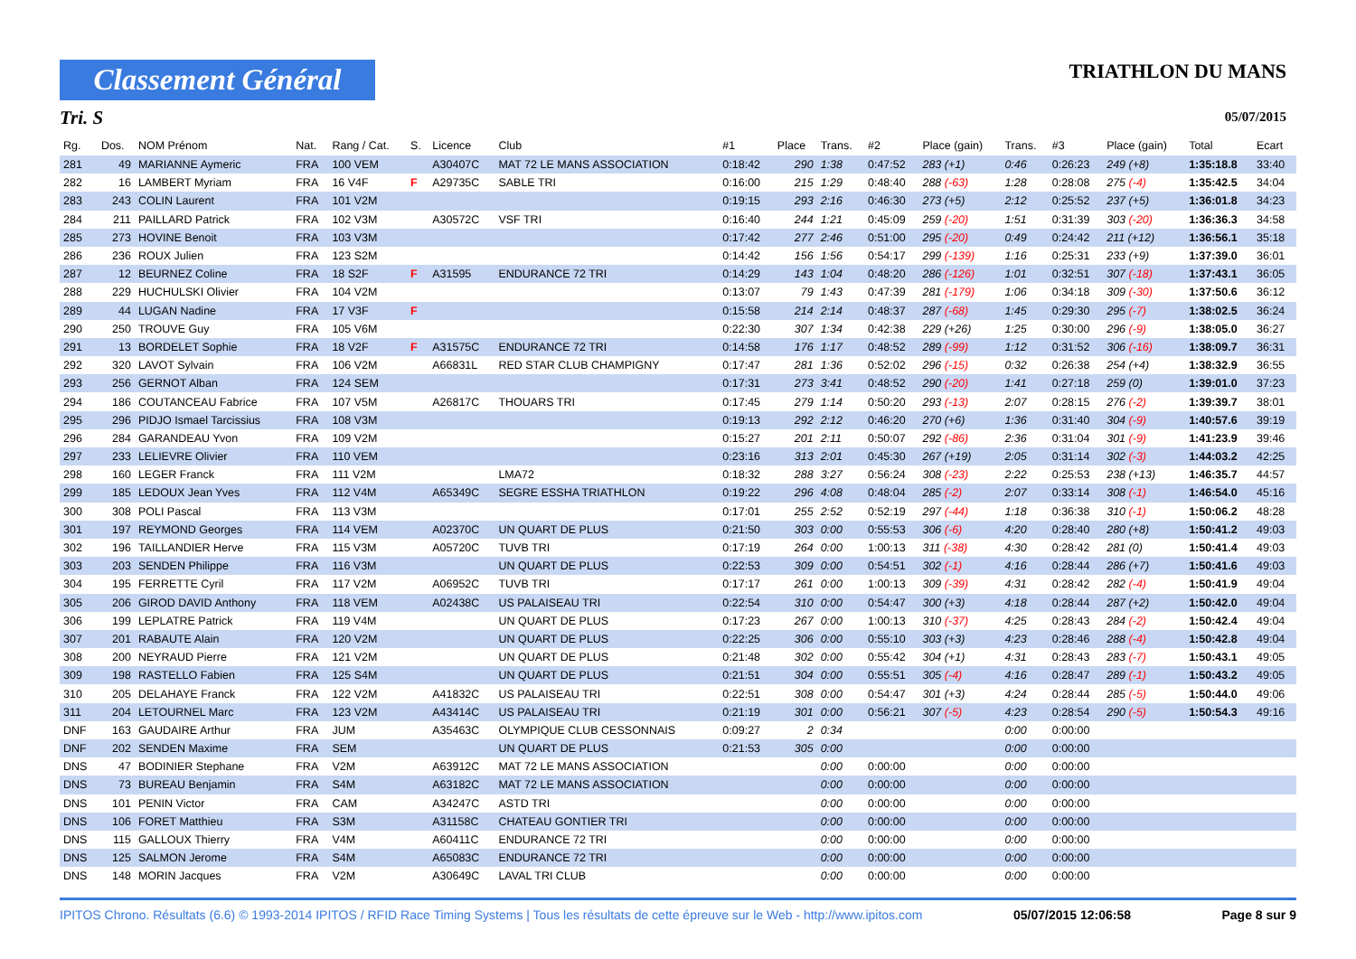Classement Général
TRIATHLON DU MANS
Tri. S 05/07/2015
| Rg. | Dos. | NOM Prénom | Nat. | Rang / Cat. | S. | Licence | Club | #1 | Place | Trans. | #2 | Place (gain) | Trans. | #3 | Place (gain) | Total | Ecart |
| --- | --- | --- | --- | --- | --- | --- | --- | --- | --- | --- | --- | --- | --- | --- | --- | --- | --- |
| 281 | 49 | MARIANNE Aymeric | FRA | 100 VEM | | A30407C | MAT 72 LE MANS ASSOCIATION | 0:18:42 | 290 | 1:38 | 0:47:52 | 283 (+1) | 0:46 | 0:26:23 | 249 (+8) | 1:35:18.8 | 33:40 |
| 282 | 16 | LAMBERT Myriam | FRA | 16 V4F | F | A29735C | SABLE TRI | 0:16:00 | 215 | 1:29 | 0:48:40 | 288 (-63) | 1:28 | 0:28:08 | 275 (-4) | 1:35:42.5 | 34:04 |
| 283 | 243 | COLIN Laurent | FRA | 101 V2M | | | | 0:19:15 | 293 | 2:16 | 0:46:30 | 273 (+5) | 2:12 | 0:25:52 | 237 (+5) | 1:36:01.8 | 34:23 |
| 284 | 211 | PAILLARD Patrick | FRA | 102 V3M | | A30572C | VSF TRI | 0:16:40 | 244 | 1:21 | 0:45:09 | 259 (-20) | 1:51 | 0:31:39 | 303 (-20) | 1:36:36.3 | 34:58 |
| 285 | 273 | HOVINE Benoit | FRA | 103 V3M | | | | 0:17:42 | 277 | 2:46 | 0:51:00 | 295 (-20) | 0:49 | 0:24:42 | 211 (+12) | 1:36:56.1 | 35:18 |
| 286 | 236 | ROUX Julien | FRA | 123 S2M | | | | 0:14:42 | 156 | 1:56 | 0:54:17 | 299 (-139) | 1:16 | 0:25:31 | 233 (+9) | 1:37:39.0 | 36:01 |
| 287 | 12 | BEURNEZ Coline | FRA | 18 S2F | F | A31595 | ENDURANCE 72 TRI | 0:14:29 | 143 | 1:04 | 0:48:20 | 286 (-126) | 1:01 | 0:32:51 | 307 (-18) | 1:37:43.1 | 36:05 |
| 288 | 229 | HUCHULSKI Olivier | FRA | 104 V2M | | | | 0:13:07 | 79 | 1:43 | 0:47:39 | 281 (-179) | 1:06 | 0:34:18 | 309 (-30) | 1:37:50.6 | 36:12 |
| 289 | 44 | LUGAN Nadine | FRA | 17 V3F | F | | | 0:15:58 | 214 | 2:14 | 0:48:37 | 287 (-68) | 1:45 | 0:29:30 | 295 (-7) | 1:38:02.5 | 36:24 |
| 290 | 250 | TROUVE Guy | FRA | 105 V6M | | | | 0:22:30 | 307 | 1:34 | 0:42:38 | 229 (+26) | 1:25 | 0:30:00 | 296 (-9) | 1:38:05.0 | 36:27 |
| 291 | 13 | BORDELET Sophie | FRA | 18 V2F | F | A31575C | ENDURANCE 72 TRI | 0:14:58 | 176 | 1:17 | 0:48:52 | 289 (-99) | 1:12 | 0:31:52 | 306 (-16) | 1:38:09.7 | 36:31 |
| 292 | 320 | LAVOT Sylvain | FRA | 106 V2M | | A66831L | RED STAR CLUB CHAMPIGNY | 0:17:47 | 281 | 1:36 | 0:52:02 | 296 (-15) | 0:32 | 0:26:38 | 254 (+4) | 1:38:32.9 | 36:55 |
| 293 | 256 | GERNOT Alban | FRA | 124 SEM | | | | 0:17:31 | 273 | 3:41 | 0:48:52 | 290 (-20) | 1:41 | 0:27:18 | 259 (0) | 1:39:01.0 | 37:23 |
| 294 | 186 | COUTANCEAU Fabrice | FRA | 107 V5M | | A26817C | THOUARS TRI | 0:17:45 | 279 | 1:14 | 0:50:20 | 293 (-13) | 2:07 | 0:28:15 | 276 (-2) | 1:39:39.7 | 38:01 |
| 295 | 296 | PIDJO Ismael Tarcissius | FRA | 108 V3M | | | | 0:19:13 | 292 | 2:12 | 0:46:20 | 270 (+6) | 1:36 | 0:31:40 | 304 (-9) | 1:40:57.6 | 39:19 |
| 296 | 284 | GARANDEAU Yvon | FRA | 109 V2M | | | | 0:15:27 | 201 | 2:11 | 0:50:07 | 292 (-86) | 2:36 | 0:31:04 | 301 (-9) | 1:41:23.9 | 39:46 |
| 297 | 233 | LELIEVRE Olivier | FRA | 110 VEM | | | | 0:23:16 | 313 | 2:01 | 0:45:30 | 267 (+19) | 2:05 | 0:31:14 | 302 (-3) | 1:44:03.2 | 42:25 |
| 298 | 160 | LEGER Franck | FRA | 111 V2M | | | LMA72 | 0:18:32 | 288 | 3:27 | 0:56:24 | 308 (-23) | 2:22 | 0:25:53 | 238 (+13) | 1:46:35.7 | 44:57 |
| 299 | 185 | LEDOUX Jean Yves | FRA | 112 V4M | | A65349C | SEGRE ESSHA TRIATHLON | 0:19:22 | 296 | 4:08 | 0:48:04 | 285 (-2) | 2:07 | 0:33:14 | 308 (-1) | 1:46:54.0 | 45:16 |
| 300 | 308 | POLI Pascal | FRA | 113 V3M | | | | 0:17:01 | 255 | 2:52 | 0:52:19 | 297 (-44) | 1:18 | 0:36:38 | 310 (-1) | 1:50:06.2 | 48:28 |
| 301 | 197 | REYMOND Georges | FRA | 114 VEM | | A02370C | UN QUART DE PLUS | 0:21:50 | 303 | 0:00 | 0:55:53 | 306 (-6) | 4:20 | 0:28:40 | 280 (+8) | 1:50:41.2 | 49:03 |
| 302 | 196 | TAILLANDIER Herve | FRA | 115 V3M | | A05720C | TUVB TRI | 0:17:19 | 264 | 0:00 | 1:00:13 | 311 (-38) | 4:30 | 0:28:42 | 281 (0) | 1:50:41.4 | 49:03 |
| 303 | 203 | SENDEN Philippe | FRA | 116 V3M | | | UN QUART DE PLUS | 0:22:53 | 309 | 0:00 | 0:54:51 | 302 (-1) | 4:16 | 0:28:44 | 286 (+7) | 1:50:41.6 | 49:03 |
| 304 | 195 | FERRETTE Cyril | FRA | 117 V2M | | A06952C | TUVB TRI | 0:17:17 | 261 | 0:00 | 1:00:13 | 309 (-39) | 4:31 | 0:28:42 | 282 (-4) | 1:50:41.9 | 49:04 |
| 305 | 206 | GIROD DAVID Anthony | FRA | 118 VEM | | A02438C | US PALAISEAU TRI | 0:22:54 | 310 | 0:00 | 0:54:47 | 300 (+3) | 4:18 | 0:28:44 | 287 (+2) | 1:50:42.0 | 49:04 |
| 306 | 199 | LEPLATRE Patrick | FRA | 119 V4M | | | UN QUART DE PLUS | 0:17:23 | 267 | 0:00 | 1:00:13 | 310 (-37) | 4:25 | 0:28:43 | 284 (-2) | 1:50:42.4 | 49:04 |
| 307 | 201 | RABAUTE Alain | FRA | 120 V2M | | | UN QUART DE PLUS | 0:22:25 | 306 | 0:00 | 0:55:10 | 303 (+3) | 4:23 | 0:28:46 | 288 (-4) | 1:50:42.8 | 49:04 |
| 308 | 200 | NEYRAUD Pierre | FRA | 121 V2M | | | UN QUART DE PLUS | 0:21:48 | 302 | 0:00 | 0:55:42 | 304 (+1) | 4:31 | 0:28:43 | 283 (-7) | 1:50:43.1 | 49:05 |
| 309 | 198 | RASTELLO Fabien | FRA | 125 S4M | | | UN QUART DE PLUS | 0:21:51 | 304 | 0:00 | 0:55:51 | 305 (-4) | 4:16 | 0:28:47 | 289 (-1) | 1:50:43.2 | 49:05 |
| 310 | 205 | DELAHAYE Franck | FRA | 122 V2M | | A41832C | US PALAISEAU TRI | 0:22:51 | 308 | 0:00 | 0:54:47 | 301 (+3) | 4:24 | 0:28:44 | 285 (-5) | 1:50:44.0 | 49:06 |
| 311 | 204 | LETOURNEL Marc | FRA | 123 V2M | | A43414C | US PALAISEAU TRI | 0:21:19 | 301 | 0:00 | 0:56:21 | 307 (-5) | 4:23 | 0:28:54 | 290 (-5) | 1:50:54.3 | 49:16 |
| DNF | 163 | GAUDAIRE Arthur | FRA | JUM | | A35463C | OLYMPIQUE CLUB CESSONNAIS | 0:09:27 | 2 | 0:34 | | | 0:00 | 0:00:00 | | | |
| DNF | 202 | SENDEN Maxime | FRA | SEM | | | UN QUART DE PLUS | 0:21:53 | 305 | 0:00 | | | 0:00 | 0:00:00 | | | |
| DNS | 47 | BODINIER Stephane | FRA | V2M | | A63912C | MAT 72 LE MANS ASSOCIATION | | | 0:00 | 0:00:00 | | 0:00 | 0:00:00 | | | |
| DNS | 73 | BUREAU Benjamin | FRA | S4M | | A63182C | MAT 72 LE MANS ASSOCIATION | | | 0:00 | 0:00:00 | | 0:00 | 0:00:00 | | | |
| DNS | 101 | PENIN Victor | FRA | CAM | | A34247C | ASTD TRI | | | 0:00 | 0:00:00 | | 0:00 | 0:00:00 | | | |
| DNS | 106 | FORET Matthieu | FRA | S3M | | A31158C | CHATEAU GONTIER TRI | | | 0:00 | 0:00:00 | | 0:00 | 0:00:00 | | | |
| DNS | 115 | GALLOUX Thierry | FRA | V4M | | A60411C | ENDURANCE 72 TRI | | | 0:00 | 0:00:00 | | 0:00 | 0:00:00 | | | |
| DNS | 125 | SALMON Jerome | FRA | S4M | | A65083C | ENDURANCE 72 TRI | | | 0:00 | 0:00:00 | | 0:00 | 0:00:00 | | | |
| DNS | 148 | MORIN Jacques | FRA | V2M | | A30649C | LAVAL TRI CLUB | | | 0:00 | 0:00:00 | | 0:00 | 0:00:00 | | | |
IPITOS Chrono. Résultats (6.6) © 1993-2014 IPITOS / RFID Race Timing Systems | Tous les résultats de cette épreuve sur le Web - http://www.ipitos.com 05/07/2015 12:06:58 Page 8 sur 9